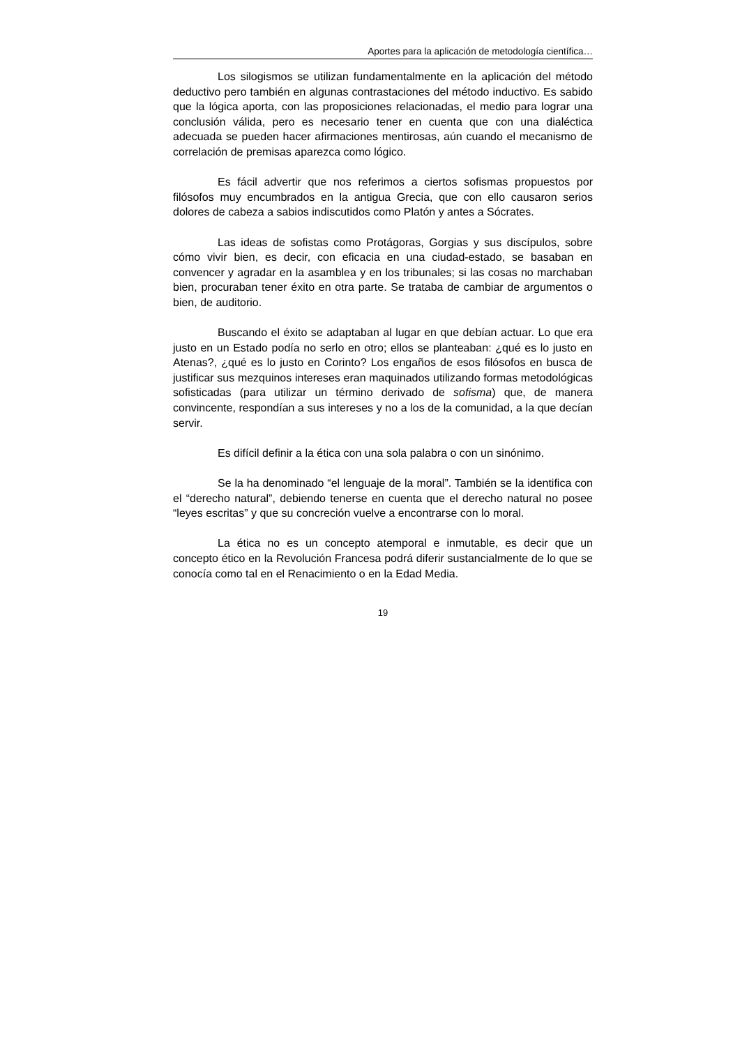Aportes para la aplicación de metodología científica…
Los silogismos se utilizan fundamentalmente en la aplicación del método deductivo pero también en algunas contrastaciones del método inductivo. Es sabido que la lógica aporta, con las proposiciones relacionadas, el medio para lograr una conclusión válida, pero es necesario tener en cuenta que con una dialéctica adecuada se pueden hacer afirmaciones mentirosas, aún cuando el mecanismo de correlación de premisas aparezca como lógico.
Es fácil advertir que nos referimos a ciertos sofismas propuestos por filósofos muy encumbrados en la antigua Grecia, que con ello causaron serios dolores de cabeza a sabios indiscutidos como Platón y antes a Sócrates.
Las ideas de sofistas como Protágoras, Gorgias y sus discípulos, sobre cómo vivir bien, es decir, con eficacia en una ciudad-estado, se basaban en convencer y agradar en la asamblea y en los tribunales; si las cosas no marchaban bien, procuraban tener éxito en otra parte. Se trataba de cambiar de argumentos o bien, de auditorio.
Buscando el éxito se adaptaban al lugar en que debían actuar. Lo que era justo en un Estado podía no serlo en otro; ellos se planteaban: ¿qué es lo justo en Atenas?, ¿qué es lo justo en Corinto? Los engaños de esos filósofos en busca de justificar sus mezquinos intereses eran maquinados utilizando formas metodológicas sofisticadas (para utilizar un término derivado de sofisma) que, de manera convincente, respondían a sus intereses y no a los de la comunidad, a la que decían servir.
Es difícil definir a la ética con una sola palabra o con un sinónimo.
Se la ha denominado “el lenguaje de la moral”. También se la identifica con el “derecho natural”, debiendo tenerse en cuenta que el derecho natural no posee “leyes escritas” y que su concreción vuelve a encontrarse con lo moral.
La ética no es un concepto atemporal e inmutable, es decir que un concepto ético en la Revolución Francesa podrá diferir sustancialmente de lo que se conocía como tal en el Renacimiento o en la Edad Media.
19